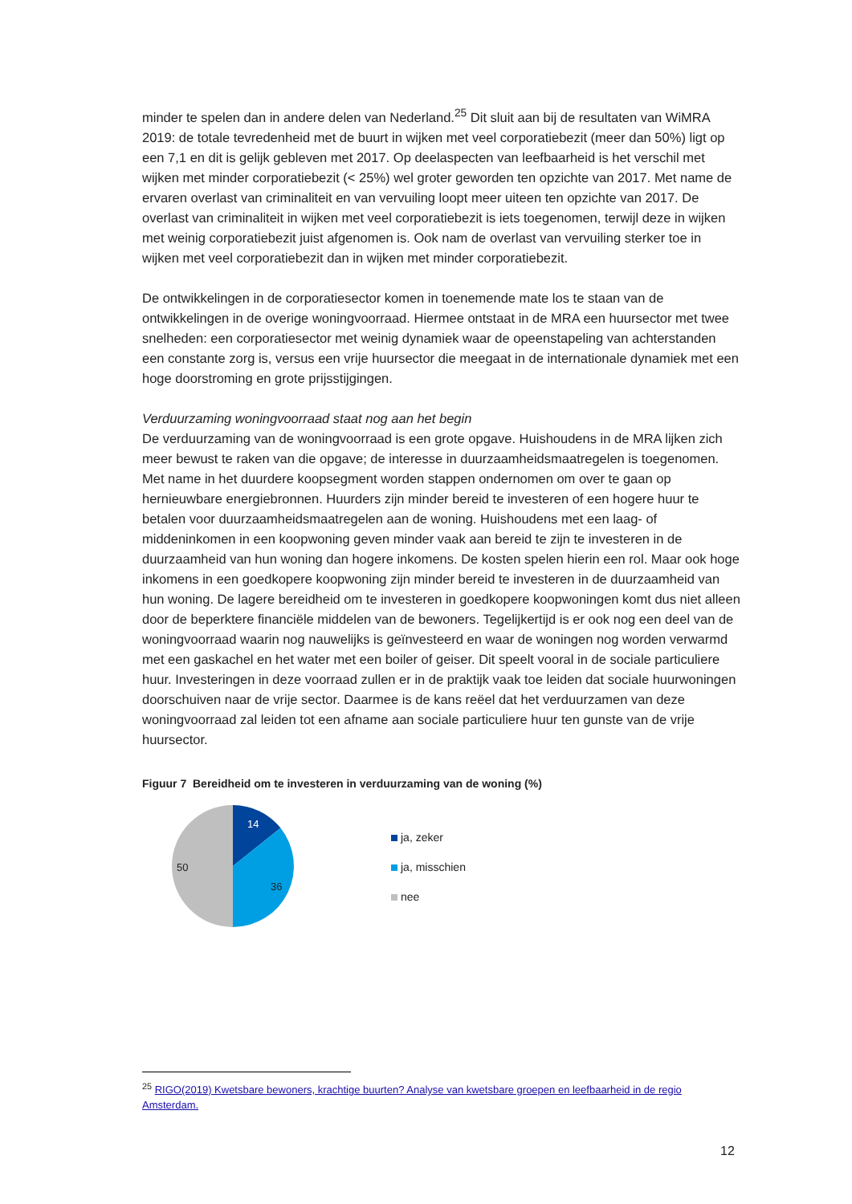minder te spelen dan in andere delen van Nederland.<sup>25</sup> Dit sluit aan bij de resultaten van WiMRA 2019: de totale tevredenheid met de buurt in wijken met veel corporatiebezit (meer dan 50%) ligt op een 7,1 en dit is gelijk gebleven met 2017. Op deelaspecten van leefbaarheid is het verschil met wijken met minder corporatiebezit (< 25%) wel groter geworden ten opzichte van 2017. Met name de ervaren overlast van criminaliteit en van vervuiling loopt meer uiteen ten opzichte van 2017. De overlast van criminaliteit in wijken met veel corporatiebezit is iets toegenomen, terwijl deze in wijken met weinig corporatiebezit juist afgenomen is. Ook nam de overlast van vervuiling sterker toe in wijken met veel corporatiebezit dan in wijken met minder corporatiebezit.
De ontwikkelingen in de corporatiesector komen in toenemende mate los te staan van de ontwikkelingen in de overige woningvoorraad. Hiermee ontstaat in de MRA een huursector met twee snelheden: een corporatiesector met weinig dynamiek waar de opeenstapeling van achterstanden een constante zorg is, versus een vrije huursector die meegaat in de internationale dynamiek met een hoge doorstroming en grote prijsstijgingen.
Verduurzaming woningvoorraad staat nog aan het begin
De verduurzaming van de woningvoorraad is een grote opgave. Huishoudens in de MRA lijken zich meer bewust te raken van die opgave; de interesse in duurzaamheidsmaatregelen is toegenomen. Met name in het duurdere koopsegment worden stappen ondernomen om over te gaan op hernieuwbare energiebronnen. Huurders zijn minder bereid te investeren of een hogere huur te betalen voor duurzaamheidsmaatregelen aan de woning. Huishoudens met een laag- of middeninkomen in een koopwoning geven minder vaak aan bereid te zijn te investeren in de duurzaamheid van hun woning dan hogere inkomens. De kosten spelen hierin een rol. Maar ook hoge inkomens in een goedkopere koopwoning zijn minder bereid te investeren in de duurzaamheid van hun woning. De lagere bereidheid om te investeren in goedkopere koopwoningen komt dus niet alleen door de beperktere financiële middelen van de bewoners. Tegelijkertijd is er ook nog een deel van de woningvoorraad waarin nog nauwelijks is geïnvesteerd en waar de woningen nog worden verwarmd met een gaskachel en het water met een boiler of geiser. Dit speelt vooral in de sociale particuliere huur. Investeringen in deze voorraad zullen er in de praktijk vaak toe leiden dat sociale huurwoningen doorschuiven naar de vrije sector. Daarmee is de kans reëel dat het verduurzamen van deze woningvoorraad zal leiden tot een afname aan sociale particuliere huur ten gunste van de vrije huursector.
Figuur 7 Bereidheid om te investeren in verduurzaming van de woning (%)
14
36
50
ja, zeker
ja, misschien
nee
<sup>25</sup> RIGO(2019) Kwetsbare bewoners, krachtige buurten? Analyse van kwetsbare groepen en leefbaarheid in de regio Amsterdam.
12